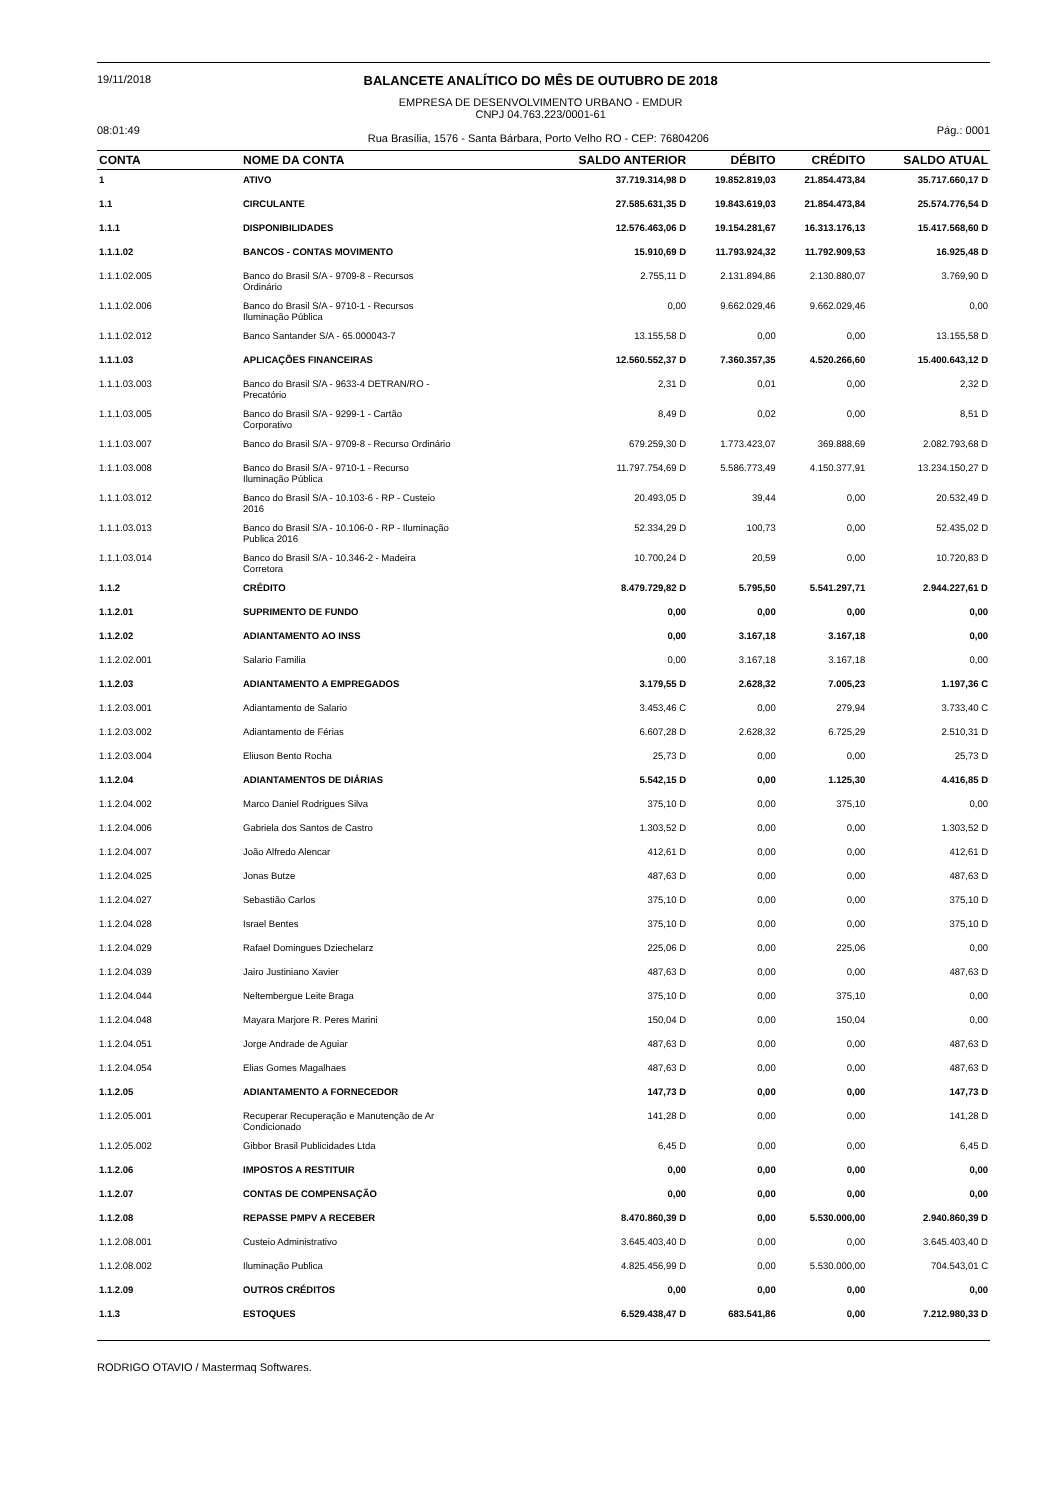19/11/2018
BALANCETE ANALÍTICO DO MÊS DE OUTUBRO DE 2018
EMPRESA DE DESENVOLVIMENTO URBANO - EMDUR
CNPJ 04.763.223/0001-61
08:01:49
Rua Brasília, 1576 - Santa Bárbara, Porto Velho RO - CEP: 76804206
Pág.: 0001
| CONTA | NOME DA CONTA | SALDO ANTERIOR | DÉBITO | CRÉDITO | SALDO ATUAL |
| --- | --- | --- | --- | --- | --- |
| 1 | ATIVO | 37.719.314,98 D | 19.852.819,03 | 21.854.473,84 | 35.717.660,17 D |
| 1.1 | CIRCULANTE | 27.585.631,35 D | 19.843.619,03 | 21.854.473,84 | 25.574.776,54 D |
| 1.1.1 | DISPONIBILIDADES | 12.576.463,06 D | 19.154.281,67 | 16.313.176,13 | 15.417.568,60 D |
| 1.1.1.02 | BANCOS - CONTAS MOVIMENTO | 15.910,69 D | 11.793.924,32 | 11.792.909,53 | 16.925,48 D |
| 1.1.1.02.005 | Banco do Brasil S/A - 9709-8 - Recursos Ordinário | 2.755,11 D | 2.131.894,86 | 2.130.880,07 | 3.769,90 D |
| 1.1.1.02.006 | Banco do Brasil S/A - 9710-1 - Recursos Iluminação Pública | 0,00 | 9.662.029,46 | 9.662.029,46 | 0,00 |
| 1.1.1.02.012 | Banco Santander S/A - 65.000043-7 | 13.155,58 D | 0,00 | 0,00 | 13.155,58 D |
| 1.1.1.03 | APLICAÇÕES FINANCEIRAS | 12.560.552,37 D | 7.360.357,35 | 4.520.266,60 | 15.400.643,12 D |
| 1.1.1.03.003 | Banco do Brasil S/A - 9633-4 DETRAN/RO - Precatório | 2,31 D | 0,01 | 0,00 | 2,32 D |
| 1.1.1.03.005 | Banco do Brasil S/A - 9299-1 - Cartão Corporativo | 8,49 D | 0,02 | 0,00 | 8,51 D |
| 1.1.1.03.007 | Banco do Brasil S/A - 9709-8 - Recurso Ordinário | 679.259,30 D | 1.773.423,07 | 369.888,69 | 2.082.793,68 D |
| 1.1.1.03.008 | Banco do Brasil S/A - 9710-1 - Recurso Iluminação Pública | 11.797.754,69 D | 5.586.773,49 | 4.150.377,91 | 13.234.150,27 D |
| 1.1.1.03.012 | Banco do Brasil S/A - 10.103-6 - RP - Custeio 2016 | 20.493,05 D | 39,44 | 0,00 | 20.532,49 D |
| 1.1.1.03.013 | Banco do Brasil S/A - 10.106-0 - RP - Iluminação Publica 2016 | 52.334,29 D | 100,73 | 0,00 | 52.435,02 D |
| 1.1.1.03.014 | Banco do Brasil S/A - 10.346-2 - Madeira Corretora | 10.700,24 D | 20,59 | 0,00 | 10.720,83 D |
| 1.1.2 | CRÉDITO | 8.479.729,82 D | 5.795,50 | 5.541.297,71 | 2.944.227,61 D |
| 1.1.2.01 | SUPRIMENTO DE FUNDO | 0,00 | 0,00 | 0,00 | 0,00 |
| 1.1.2.02 | ADIANTAMENTO AO INSS | 0,00 | 3.167,18 | 3.167,18 | 0,00 |
| 1.1.2.02.001 | Salario Familia | 0,00 | 3.167,18 | 3.167,18 | 0,00 |
| 1.1.2.03 | ADIANTAMENTO A EMPREGADOS | 3.179,55 D | 2.628,32 | 7.005,23 | 1.197,36 C |
| 1.1.2.03.001 | Adiantamento de Salario | 3.453,46 C | 0,00 | 279,94 | 3.733,40 C |
| 1.1.2.03.002 | Adiantamento de Férias | 6.607,28 D | 2.628,32 | 6.725,29 | 2.510,31 D |
| 1.1.2.03.004 | Eliuson Bento Rocha | 25,73 D | 0,00 | 0,00 | 25,73 D |
| 1.1.2.04 | ADIANTAMENTOS DE DIÁRIAS | 5.542,15 D | 0,00 | 1.125,30 | 4.416,85 D |
| 1.1.2.04.002 | Marco Daniel Rodrigues Silva | 375,10 D | 0,00 | 375,10 | 0,00 |
| 1.1.2.04.006 | Gabriela dos Santos de Castro | 1.303,52 D | 0,00 | 0,00 | 1.303,52 D |
| 1.1.2.04.007 | João Alfredo Alencar | 412,61 D | 0,00 | 0,00 | 412,61 D |
| 1.1.2.04.025 | Jonas Butze | 487,63 D | 0,00 | 0,00 | 487,63 D |
| 1.1.2.04.027 | Sebastião Carlos | 375,10 D | 0,00 | 0,00 | 375,10 D |
| 1.1.2.04.028 | Israel Bentes | 375,10 D | 0,00 | 0,00 | 375,10 D |
| 1.1.2.04.029 | Rafael Domingues Dziechelarz | 225,06 D | 0,00 | 225,06 | 0,00 |
| 1.1.2.04.039 | Jairo Justiniano Xavier | 487,63 D | 0,00 | 0,00 | 487,63 D |
| 1.1.2.04.044 | Neltembergue Leite Braga | 375,10 D | 0,00 | 375,10 | 0,00 |
| 1.1.2.04.048 | Mayara Marjore R. Peres Marini | 150,04 D | 0,00 | 150,04 | 0,00 |
| 1.1.2.04.051 | Jorge Andrade de Aguiar | 487,63 D | 0,00 | 0,00 | 487,63 D |
| 1.1.2.04.054 | Elias Gomes Magalhaes | 487,63 D | 0,00 | 0,00 | 487,63 D |
| 1.1.2.05 | ADIANTAMENTO A FORNECEDOR | 147,73 D | 0,00 | 0,00 | 147,73 D |
| 1.1.2.05.001 | Recuperar Recuperação e Manutenção de Ar Condicionado | 141,28 D | 0,00 | 0,00 | 141,28 D |
| 1.1.2.05.002 | Gibbor Brasil Publicidades Ltda | 6,45 D | 0,00 | 0,00 | 6,45 D |
| 1.1.2.06 | IMPOSTOS A RESTITUIR | 0,00 | 0,00 | 0,00 | 0,00 |
| 1.1.2.07 | CONTAS DE COMPENSAÇÃO | 0,00 | 0,00 | 0,00 | 0,00 |
| 1.1.2.08 | REPASSE PMPV A RECEBER | 8.470.860,39 D | 0,00 | 5.530.000,00 | 2.940.860,39 D |
| 1.1.2.08.001 | Custeio Administrativo | 3.645.403,40 D | 0,00 | 0,00 | 3.645.403,40 D |
| 1.1.2.08.002 | Iluminação Publica | 4.825.456,99 D | 0,00 | 5.530.000,00 | 704.543,01 C |
| 1.1.2.09 | OUTROS CRÉDITOS | 0,00 | 0,00 | 0,00 | 0,00 |
| 1.1.3 | ESTOQUES | 6.529.438,47 D | 683.541,86 | 0,00 | 7.212.980,33 D |
RODRIGO OTAVIO / Mastermaq Softwares.